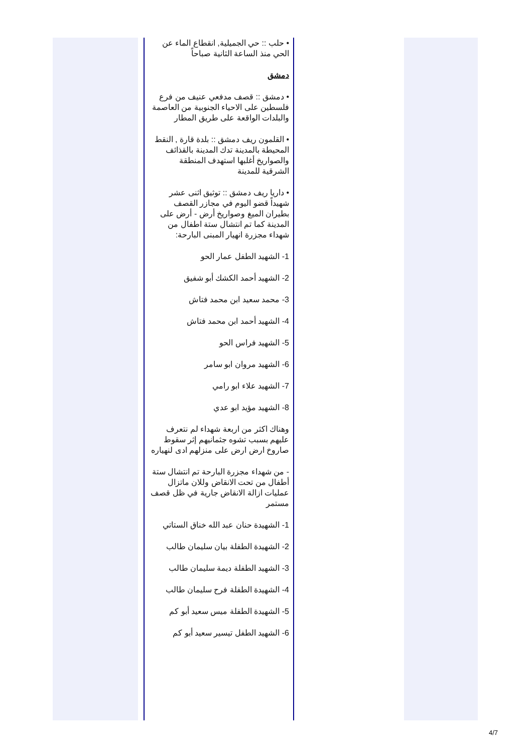• حلب :: حي الجميلية, انقطاع الماء عن الحي منذ الساعة الثانية صباحاً
دمشق
• دمشق :: قصف مدفعي عنيف من فرع فلسطين على الاحياء الجنوبية من العاصمة والبلدات الواقعة على طريق المطار
• القلمون ريف دمشق :: بلدة قارة , النقط المحيطة بالمدينة تدك المدينة بالقذائف والصواريخ أغلبها استهدف المنطقة الشرقية للمدينة
• داريا ريف دمشق :: توثيق اثنى عشر شهيداً قضو اليوم في مجازر القصف بطيران الميغ وصواريخ أرض - أرض على المدينة كما تم انتشال ستة اطفال من شهداء مجزرة انهيار المبنى البارحة:
1- الشهيد الطفل عمار الحو
2- الشهيد أحمد الكشك أبو شفيق
3- محمد سعيد ابن محمد فتاش
4- الشهيد أحمد ابن محمد فتاش
5- الشهيد فراس الحو
6- الشهيد مروان ابو سامر
7- الشهيد علاء ابو رامي
8- الشهيد مؤيد ابو عدي
وهناك اكثر من اربعة شهداء لم نتعرف عليهم بسبب تشوه جثمانيهم إثر سقوط صاروخ ارض ارض على منزلهم ادى لنهياره
- من شهداء مجزرة البارحة تم انتشال ستة أطفال من تحت الانقاض وللان ماتزال عمليات ازالة الانقاض جارية في ظل قصف مستمر
1- الشهيدة حنان عبد الله خناق الستاتي
2- الشهيدة الطفلة بيان سليمان طالب
3- الشهيد الطفلة ديمة سليمان طالب
4- الشهيدة الطفلة فرح سليمان طالب
5- الشهيدة الطفلة ميس سعيد أبو كم
6- الشهيد الطفل تيسير سعيد أبو كم
4/7